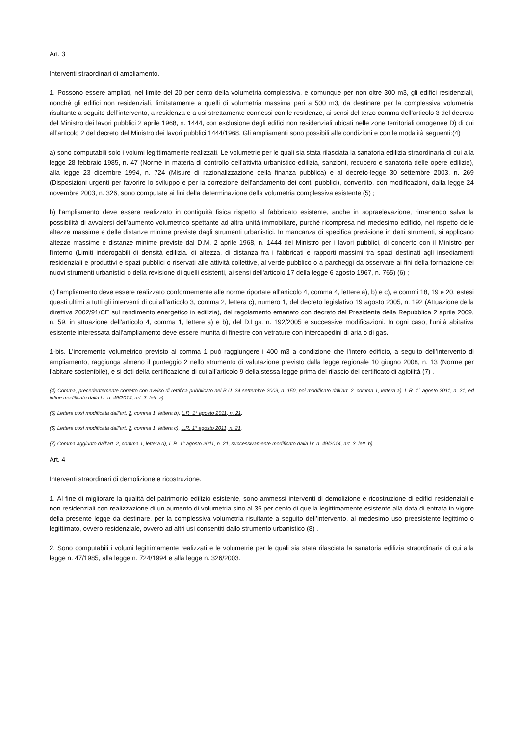Art. 3
Interventi straordinari di ampliamento.
1. Possono essere ampliati, nel limite del 20 per cento della volumetria complessiva, e comunque per non oltre 300 m3, gli edifici residenziali, nonché gli edifici non residenziali, limitatamente a quelli di volumetria massima pari a 500 m3, da destinare per la complessiva volumetria risultante a seguito dell’intervento, a residenza e a usi strettamente connessi con le residenze, ai sensi del terzo comma dell’articolo 3 del decreto del Ministro dei lavori pubblici 2 aprile 1968, n. 1444, con esclusione degli edifici non residenziali ubicati nelle zone territoriali omogenee D) di cui all’articolo 2 del decreto del Ministro dei lavori pubblici 1444/1968. Gli ampliamenti sono possibili alle condizioni e con le modalità seguenti:(4)
a) sono computabili solo i volumi legittimamente realizzati. Le volumetrie per le quali sia stata rilasciata la sanatoria edilizia straordinaria di cui alla legge 28 febbraio 1985, n. 47 (Norme in materia di controllo dell'attività urbanistico-edilizia, sanzioni, recupero e sanatoria delle opere edilizie), alla legge 23 dicembre 1994, n. 724 (Misure di razionalizzazione della finanza pubblica) e al decreto-legge 30 settembre 2003, n. 269 (Disposizioni urgenti per favorire lo sviluppo e per la correzione dell'andamento dei conti pubblici), convertito, con modificazioni, dalla legge 24 novembre 2003, n. 326, sono computate ai fini della determinazione della volumetria complessiva esistente (5) ;
b) l'ampliamento deve essere realizzato in contiguità fisica rispetto al fabbricato esistente, anche in sopraelevazione, rimanendo salva la possibilità di avvalersi dell’aumento volumetrico spettante ad altra unità immobiliare, purchè ricompresa nel medesimo edificio, nel rispetto delle altezze massime e delle distanze minime previste dagli strumenti urbanistici. In mancanza di specifica previsione in detti strumenti, si applicano altezze massime e distanze minime previste dal D.M. 2 aprile 1968, n. 1444 del Ministro per i lavori pubblici, di concerto con il Ministro per l'interno (Limiti inderogabili di densità edilizia, di altezza, di distanza fra i fabbricati e rapporti massimi tra spazi destinati agli insediamenti residenziali e produttivi e spazi pubblici o riservati alle attività collettive, al verde pubblico o a parcheggi da osservare ai fini della formazione dei nuovi strumenti urbanistici o della revisione di quelli esistenti, ai sensi dell'articolo 17 della legge 6 agosto 1967, n. 765) (6) ;
c) l'ampliamento deve essere realizzato conformemente alle norme riportate all'articolo 4, comma 4, lettere a), b) e c), e commi 18, 19 e 20, estesi questi ultimi a tutti gli interventi di cui all'articolo 3, comma 2, lettera c), numero 1, del decreto legislativo 19 agosto 2005, n. 192 (Attuazione della direttiva 2002/91/CE sul rendimento energetico in edilizia), del regolamento emanato con decreto del Presidente della Repubblica 2 aprile 2009, n. 59, in attuazione dell'articolo 4, comma 1, lettere a) e b), del D.Lgs. n. 192/2005 e successive modificazioni. In ogni caso, l'unità abitativa esistente interessata dall'ampliamento deve essere munita di finestre con vetrature con intercapedini di aria o di gas.
1-bis. L’incremento volumetrico previsto al comma 1 può raggiungere i 400 m3 a condizione che l’intero edificio, a seguito dell’intervento di ampliamento, raggiunga almeno il punteggio 2 nello strumento di valutazione previsto dalla legge regionale 10 giugno 2008, n. 13 (Norme per l’abitare sostenibile), e si doti della certificazione di cui all’articolo 9 della stessa legge prima del rilascio del certificato di agibilità (7) .
(4) Comma, precedentemente corretto con avviso di rettifica pubblicato nel B.U. 24 settembre 2009, n. 150, poi modificato dall’art. 2, comma 1, lettera a), L.R. 1° agosto 2011, n. 21, ed infine modificato dalla l.r. n. 49/2014, art. 3, lett. a).
(5) Lettera così modificata dall’art. 2, comma 1, lettera b), L.R. 1° agosto 2011, n. 21.
(6) Lettera così modificata dall’art. 2, comma 1, lettera c), L.R. 1° agosto 2011, n. 21.
(7) Comma aggiunto dall’art. 2, comma 1, lettera d), L.R. 1° agosto 2011, n. 21, successivamente modificato dalla l.r. n. 49/2014, art. 3, lett. b)
Art. 4
Interventi straordinari di demolizione e ricostruzione.
1. Al fine di migliorare la qualità del patrimonio edilizio esistente, sono ammessi interventi di demolizione e ricostruzione di edifici residenziali e non residenziali con realizzazione di un aumento di volumetria sino al 35 per cento di quella legittimamente esistente alla data di entrata in vigore della presente legge da destinare, per la complessiva volumetria risultante a seguito dell’intervento, al medesimo uso preesistente legittimo o legittimato, ovvero residenziale, ovvero ad altri usi consentiti dallo strumento urbanistico (8) .
2. Sono computabili i volumi legittimamente realizzati e le volumetrie per le quali sia stata rilasciata la sanatoria edilizia straordinaria di cui alla legge n. 47/1985, alla legge n. 724/1994 e alla legge n. 326/2003.